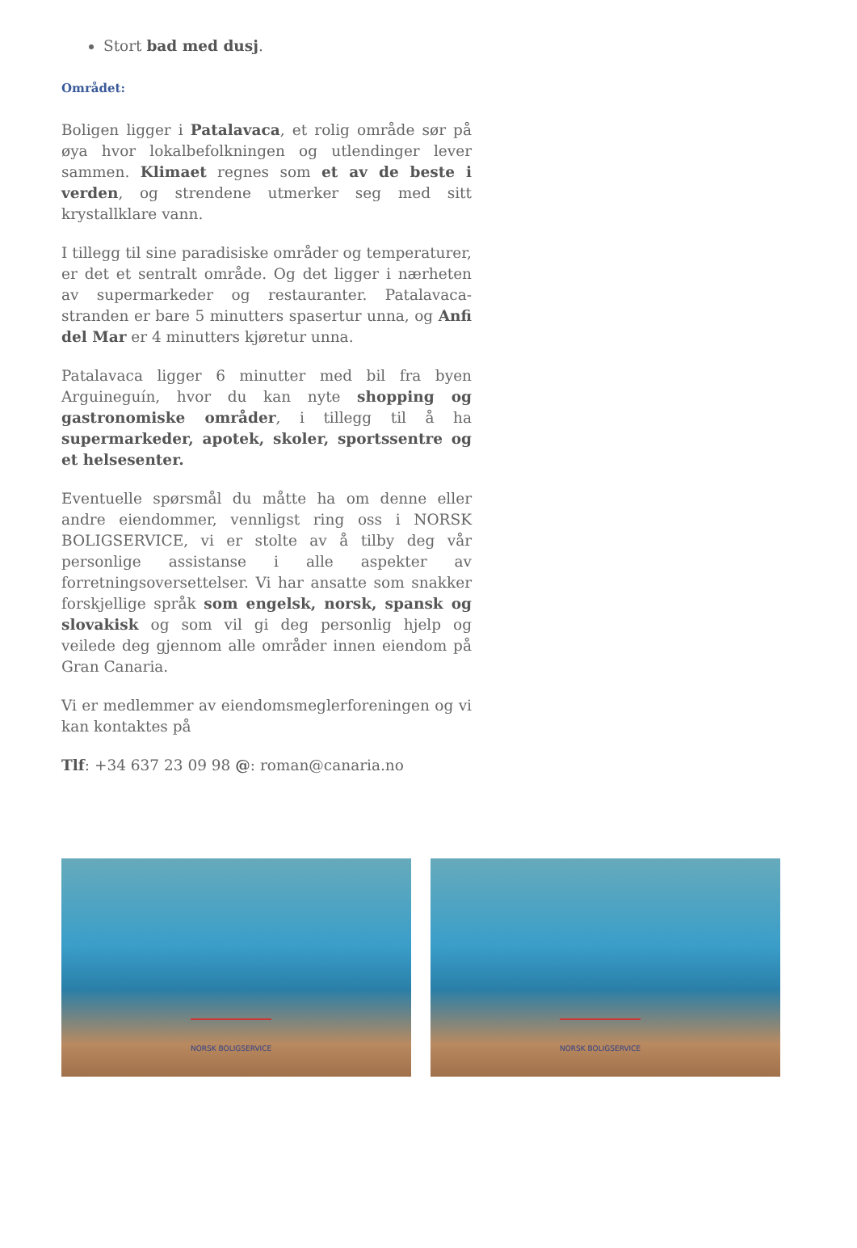Stort bad med dusj.
Området:
Boligen ligger i Patalavaca, et rolig område sør på øya hvor lokalbefolkningen og utlendinger lever sammen. Klimaet regnes som et av de beste i verden, og strendene utmerker seg med sitt krystallklare vann.
I tillegg til sine paradisiske områder og temperaturer, er det et sentralt område. Og det ligger i nærheten av supermarkeder og restauranter. Patalavaca-stranden er bare 5 minutters spasertur unna, og Anfi del Mar er 4 minutters kjøretur unna.
Patalavaca ligger 6 minutter med bil fra byen Arguineguín, hvor du kan nyte shopping og gastronomiske områder, i tillegg til å ha supermarkeder, apotek, skoler, sportssentre og et helsesenter.
Eventuelle spørsmål du måtte ha om denne eller andre eiendommer, vennligst ring oss i NORSK BOLIGSERVICE, vi er stolte av å tilby deg vår personlige assistanse i alle aspekter av forretningsoversettelser. Vi har ansatte som snakker forskjellige språk som engelsk, norsk, spansk og slovakisk og som vil gi deg personlig hjelp og veilede deg gjennom alle områder innen eiendom på Gran Canaria.
Vi er medlemmer av eiendomsmeglerforeningen og vi kan kontaktes på
Tlf: +34 637 23 09 98 @: roman@canaria.no
NORSK BOLIGSERVICE
NORSK BOLIGSERVICE